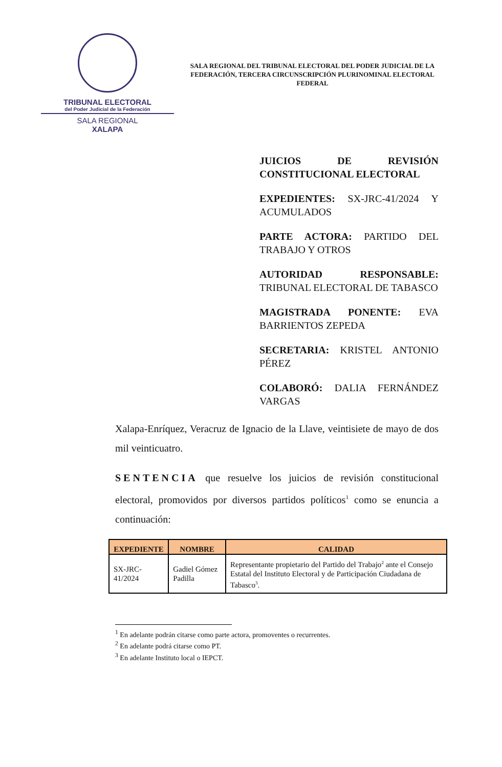TRIBUNAL ELECTORAL
del Poder Judicial de la Federación
SALA REGIONAL
XALAPA
SALA REGIONAL DEL TRIBUNAL ELECTORAL DEL PODER JUDICIAL DE LA FEDERACIÓN, TERCERA CIRCUNSCRIPCIÓN PLURINOMINAL ELECTORAL FEDERAL
JUICIOS DE REVISIÓN CONSTITUCIONAL ELECTORAL
EXPEDIENTES: SX-JRC-41/2024 Y ACUMULADOS
PARTE ACTORA: PARTIDO DEL TRABAJO Y OTROS
AUTORIDAD RESPONSABLE: TRIBUNAL ELECTORAL DE TABASCO
MAGISTRADA PONENTE: EVA BARRIENTOS ZEPEDA
SECRETARIA: KRISTEL ANTONIO PÉREZ
COLABORÓ: DALIA FERNÁNDEZ VARGAS
Xalapa-Enríquez, Veracruz de Ignacio de la Llave, veintisiete de mayo de dos mil veinticuatro.
SENTENCIA que resuelve los juicios de revisión constitucional electoral, promovidos por diversos partidos políticos<sup>1</sup> como se enuncia a continuación:
| EXPEDIENTE | NOMBRE | CALIDAD |
| --- | --- | --- |
| SX-JRC-41/2024 | Gadiel Gómez Padilla | Representante propietario del Partido del Trabajo<sup>2</sup> ante el Consejo Estatal del Instituto Electoral y de Participación Ciudadana de Tabasco<sup>3</sup>. |
<sup>1</sup> En adelante podrán citarse como parte actora, promoventes o recurrentes.
<sup>2</sup> En adelante podrá citarse como PT.
<sup>3</sup> En adelante Instituto local o IEPCT.